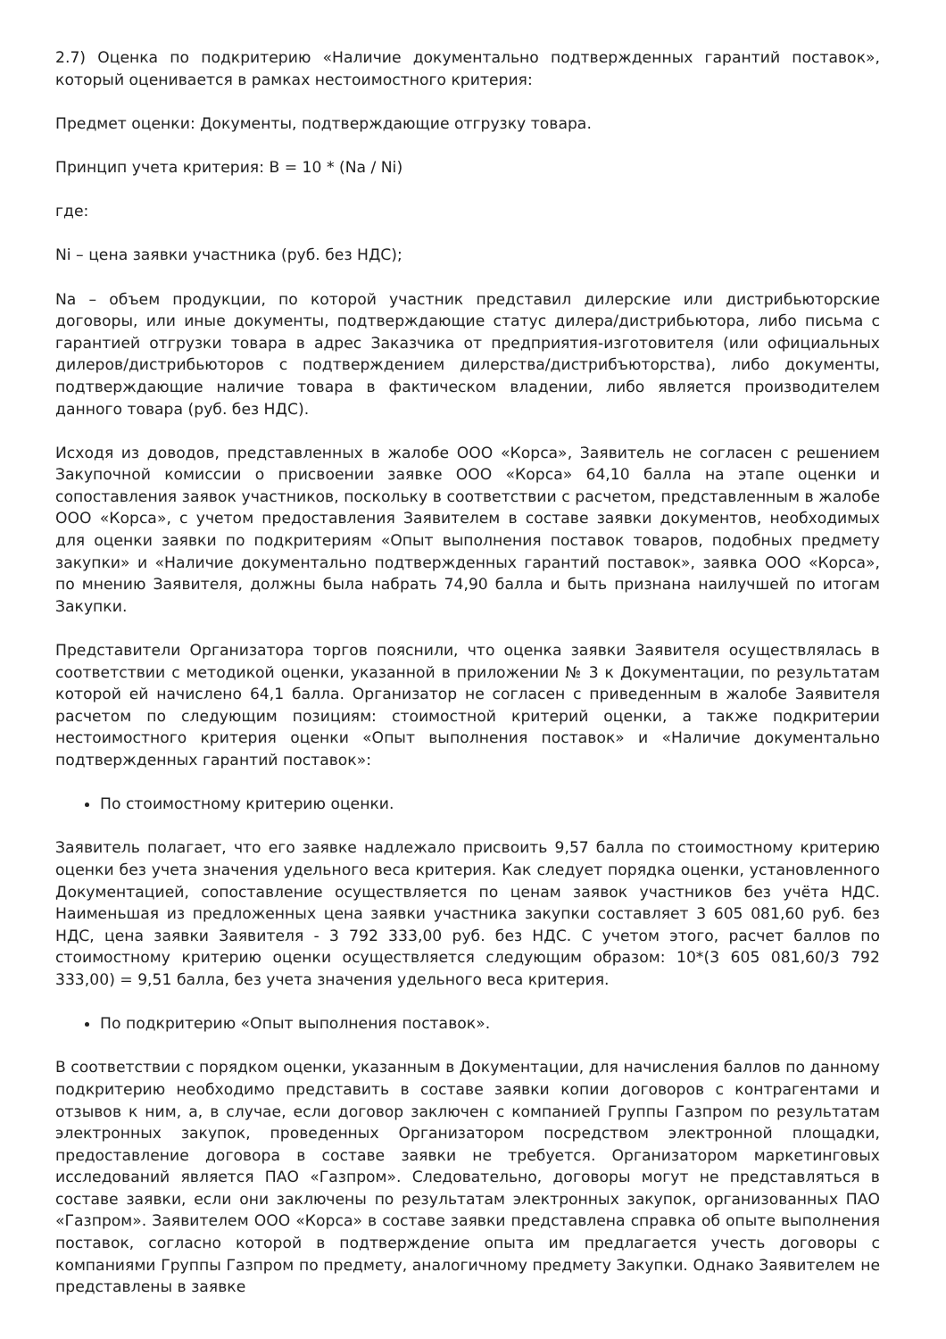2.7) Оценка по подкритерию «Наличие документально подтвержденных гарантий поставок», который оценивается в рамках нестоимостного критерия:
Предмет оценки: Документы, подтверждающие отгрузку товара.
Принцип учета критерия: B = 10 * (Na / Ni)
где:
Ni – цена заявки участника (руб. без НДС);
Na – объем продукции, по которой участник представил дилерские или дистрибьюторские договоры, или иные документы, подтверждающие статус дилера/дистрибьютора, либо письма с гарантией отгрузки товара в адрес Заказчика от предприятия-изготовителя (или официальных дилеров/дистрибьюторов с подтверждением дилерства/дистрибъюторства), либо документы, подтверждающие наличие товара в фактическом владении, либо является производителем данного товара (руб. без НДС).
Исходя из доводов, представленных в жалобе ООО «Корса», Заявитель не согласен с решением Закупочной комиссии о присвоении заявке ООО «Корса» 64,10 балла на этапе оценки и сопоставления заявок участников, поскольку в соответствии с расчетом, представленным в жалобе ООО «Корса», с учетом предоставления Заявителем в составе заявки документов, необходимых для оценки заявки по подкритериям «Опыт выполнения поставок товаров, подобных предмету закупки» и «Наличие документально подтвержденных гарантий поставок», заявка ООО «Корса», по мнению Заявителя, должны была набрать 74,90 балла и быть признана наилучшей по итогам Закупки.
Представители Организатора торгов пояснили, что оценка заявки Заявителя осуществлялась в соответствии с методикой оценки, указанной в приложении № 3 к Документации, по результатам которой ей начислено 64,1 балла. Организатор не согласен с приведенным в жалобе Заявителя расчетом по следующим позициям: стоимостной критерий оценки, а также подкритерии нестоимостного критерия оценки «Опыт выполнения поставок» и «Наличие документально подтвержденных гарантий поставок»:
По стоимостному критерию оценки.
Заявитель полагает, что его заявке надлежало присвоить 9,57 балла по стоимостному критерию оценки без учета значения удельного веса критерия. Как следует порядка оценки, установленного Документацией, сопоставление осуществляется по ценам заявок участников без учёта НДС. Наименьшая из предложенных цена заявки участника закупки составляет 3 605 081,60 руб. без НДС, цена заявки Заявителя - 3 792 333,00 руб. без НДС. С учетом этого, расчет баллов по стоимостному критерию оценки осуществляется следующим образом: 10*(3 605 081,60/3 792 333,00) = 9,51 балла, без учета значения удельного веса критерия.
По подкритерию «Опыт выполнения поставок».
В соответствии с порядком оценки, указанным в Документации, для начисления баллов по данному подкритерию необходимо представить в составе заявки копии договоров с контрагентами и отзывов к ним, а, в случае, если договор заключен с компанией Группы Газпром по результатам электронных закупок, проведенных Организатором посредством электронной площадки, предоставление договора в составе заявки не требуется. Организатором маркетинговых исследований является ПАО «Газпром». Следовательно, договоры могут не представляться в составе заявки, если они заключены по результатам электронных закупок, организованных ПАО «Газпром». Заявителем ООО «Корса» в составе заявки представлена справка об опыте выполнения поставок, согласно которой в подтверждение опыта им предлагается учесть договоры с компаниями Группы Газпром по предмету, аналогичному предмету Закупки. Однако Заявителем не представлены в заявке